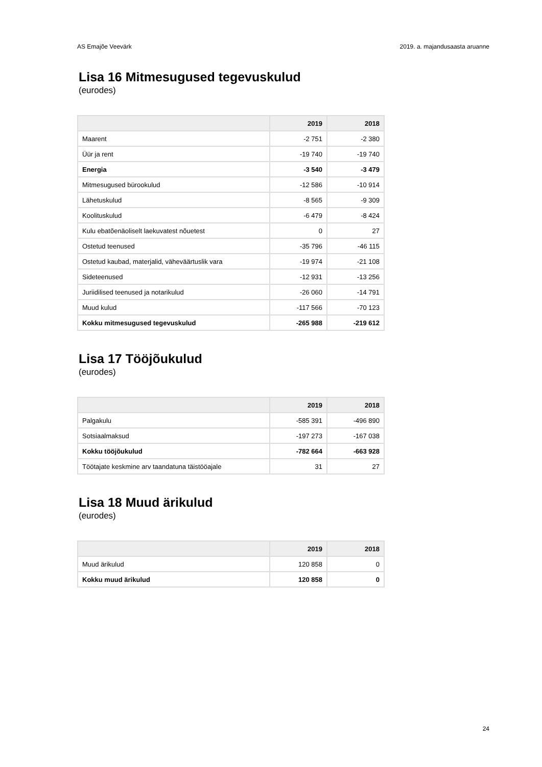AS Emajõe Veevärk 2019. a. majandusaasta aruanne
Lisa 16 Mitmesugused tegevuskulud
(eurodes)
| | 2019 | 2018 |
| --- | --- | --- |
| Maarent | -2 751 | -2 380 |
| Üür ja rent | -19 740 | -19 740 |
| Energia | -3 540 | -3 479 |
| Mitmesugused bürookulud | -12 586 | -10 914 |
| Lähetuskulud | -8 565 | -9 309 |
| Koolituskulud | -6 479 | -8 424 |
| Kulu ebatõenäoliselt laekuvatest nõuetest | 0 | 27 |
| Ostetud teenused | -35 796 | -46 115 |
| Ostetud kaubad, materjalid, väheväärtuslik vara | -19 974 | -21 108 |
| Sideteenused | -12 931 | -13 256 |
| Juriidilised teenused ja notarikulud | -26 060 | -14 791 |
| Muud kulud | -117 566 | -70 123 |
| Kokku mitmesugused tegevuskulud | -265 988 | -219 612 |
Lisa 17 Tööjõukulud
(eurodes)
| | 2019 | 2018 |
| --- | --- | --- |
| Palgakulu | -585 391 | -496 890 |
| Sotsiaalmaksud | -197 273 | -167 038 |
| Kokku tööjõukulud | -782 664 | -663 928 |
| Töötajate keskmine arv taandatuna täistööajale | 31 | 27 |
Lisa 18 Muud ärikulud
(eurodes)
| | 2019 | 2018 |
| --- | --- | --- |
| Muud ärikulud | 120 858 | 0 |
| Kokku muud ärikulud | 120 858 | 0 |
24